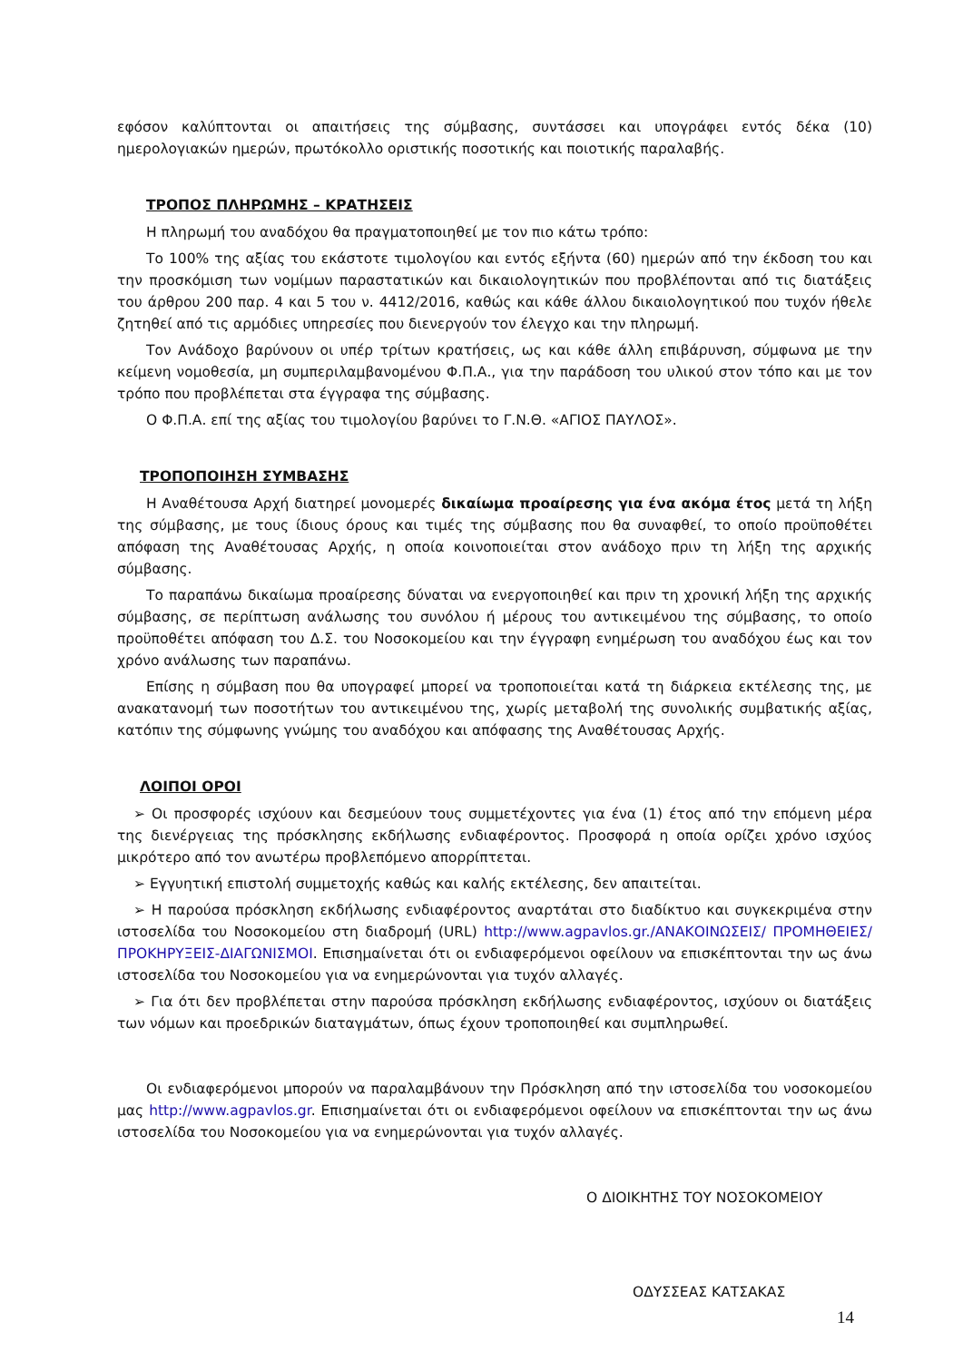εφόσον καλύπτονται οι απαιτήσεις της σύμβασης, συντάσσει και υπογράφει εντός δέκα (10) ημερολογιακών ημερών, πρωτόκολλο οριστικής ποσοτικής και ποιοτικής παραλαβής.
ΤΡΟΠΟΣ ΠΛΗΡΩΜΗΣ – ΚΡΑΤΗΣΕΙΣ
Η πληρωμή του αναδόχου θα πραγματοποιηθεί με τον πιο κάτω τρόπο:
Το 100% της αξίας του εκάστοτε τιμολογίου και εντός εξήντα (60) ημερών από την έκδοση του και την προσκόμιση των νομίμων παραστατικών και δικαιολογητικών που προβλέπονται από τις διατάξεις του άρθρου 200 παρ. 4 και 5 του ν. 4412/2016, καθώς και κάθε άλλου δικαιολογητικού που τυχόν ήθελε ζητηθεί από τις αρμόδιες υπηρεσίες που διενεργούν τον έλεγχο και την πληρωμή.
Τον Ανάδοχο βαρύνουν οι υπέρ τρίτων κρατήσεις, ως και κάθε άλλη επιβάρυνση, σύμφωνα με την κείμενη νομοθεσία, μη συμπεριλαμβανομένου Φ.Π.Α., για την παράδοση του υλικού στον τόπο και με τον τρόπο που προβλέπεται στα έγγραφα της σύμβασης.
Ο Φ.Π.Α. επί της αξίας του τιμολογίου βαρύνει το Γ.Ν.Θ. «ΑΓΙΟΣ ΠΑΥΛΟΣ».
ΤΡΟΠΟΠΟΙΗΣΗ ΣΥΜΒΑΣΗΣ
Η Αναθέτουσα Αρχή διατηρεί μονομερές δικαίωμα προαίρεσης για ένα ακόμα έτος μετά τη λήξη της σύμβασης, με τους ίδιους όρους και τιμές της σύμβασης που θα συναφθεί, το οποίο προϋποθέτει απόφαση της Αναθέτουσας Αρχής, η οποία κοινοποιείται στον ανάδοχο πριν τη λήξη της αρχικής σύμβασης.
Το παραπάνω δικαίωμα προαίρεσης δύναται να ενεργοποιηθεί και πριν τη χρονική λήξη της αρχικής σύμβασης, σε περίπτωση ανάλωσης του συνόλου ή μέρους του αντικειμένου της σύμβασης, το οποίο προϋποθέτει απόφαση του Δ.Σ. του Νοσοκομείου και την έγγραφη ενημέρωση του αναδόχου έως και τον χρόνο ανάλωσης των παραπάνω.
Επίσης η σύμβαση που θα υπογραφεί μπορεί να τροποποιείται κατά τη διάρκεια εκτέλεσης της, με ανακατανομή των ποσοτήτων του αντικειμένου της, χωρίς μεταβολή της συνολικής συμβατικής αξίας, κατόπιν της σύμφωνης γνώμης του αναδόχου και απόφασης της Αναθέτουσας Αρχής.
ΛΟΙΠΟΙ ΟΡΟΙ
➢ Οι προσφορές ισχύουν και δεσμεύουν τους συμμετέχοντες για ένα (1) έτος από την επόμενη μέρα της διενέργειας της πρόσκλησης εκδήλωσης ενδιαφέροντος. Προσφορά η οποία ορίζει χρόνο ισχύος μικρότερο από τον ανωτέρω προβλεπόμενο απορρίπτεται.
➢ Εγγυητική επιστολή συμμετοχής καθώς και καλής εκτέλεσης, δεν απαιτείται.
➢ Η παρούσα πρόσκληση εκδήλωσης ενδιαφέροντος αναρτάται στο διαδίκτυο και συγκεκριμένα στην ιστοσελίδα του Νοσοκομείου στη διαδρομή (URL) http://www.agpavlos.gr./ΑΝΑΚΟΙΝΩΣΕΙΣ/ ΠΡΟΜΗΘΕΙΕΣ/ΠΡΟΚΗΡΥΞΕΙΣ-ΔΙΑΓΩΝΙΣΜΟΙ. Επισημαίνεται ότι οι ενδιαφερόμενοι οφείλουν να επισκέπτονται την ως άνω ιστοσελίδα του Νοσοκομείου για να ενημερώνονται για τυχόν αλλαγές.
➢ Για ότι δεν προβλέπεται στην παρούσα πρόσκληση εκδήλωσης ενδιαφέροντος, ισχύουν οι διατάξεις των νόμων και προεδρικών διαταγμάτων, όπως έχουν τροποποιηθεί και συμπληρωθεί.
Οι ενδιαφερόμενοι μπορούν να παραλαμβάνουν την Πρόσκληση από την ιστοσελίδα του νοσοκομείου μας http://www.agpavlos.gr. Επισημαίνεται ότι οι ενδιαφερόμενοι οφείλουν να επισκέπτονται την ως άνω ιστοσελίδα του Νοσοκομείου για να ενημερώνονται για τυχόν αλλαγές.
Ο ΔΙΟΙΚΗΤΗΣ ΤΟΥ ΝΟΣΟΚΟΜΕΙΟΥ
ΟΔΥΣΣΕΑΣ ΚΑΤΣΑΚΑΣ
14